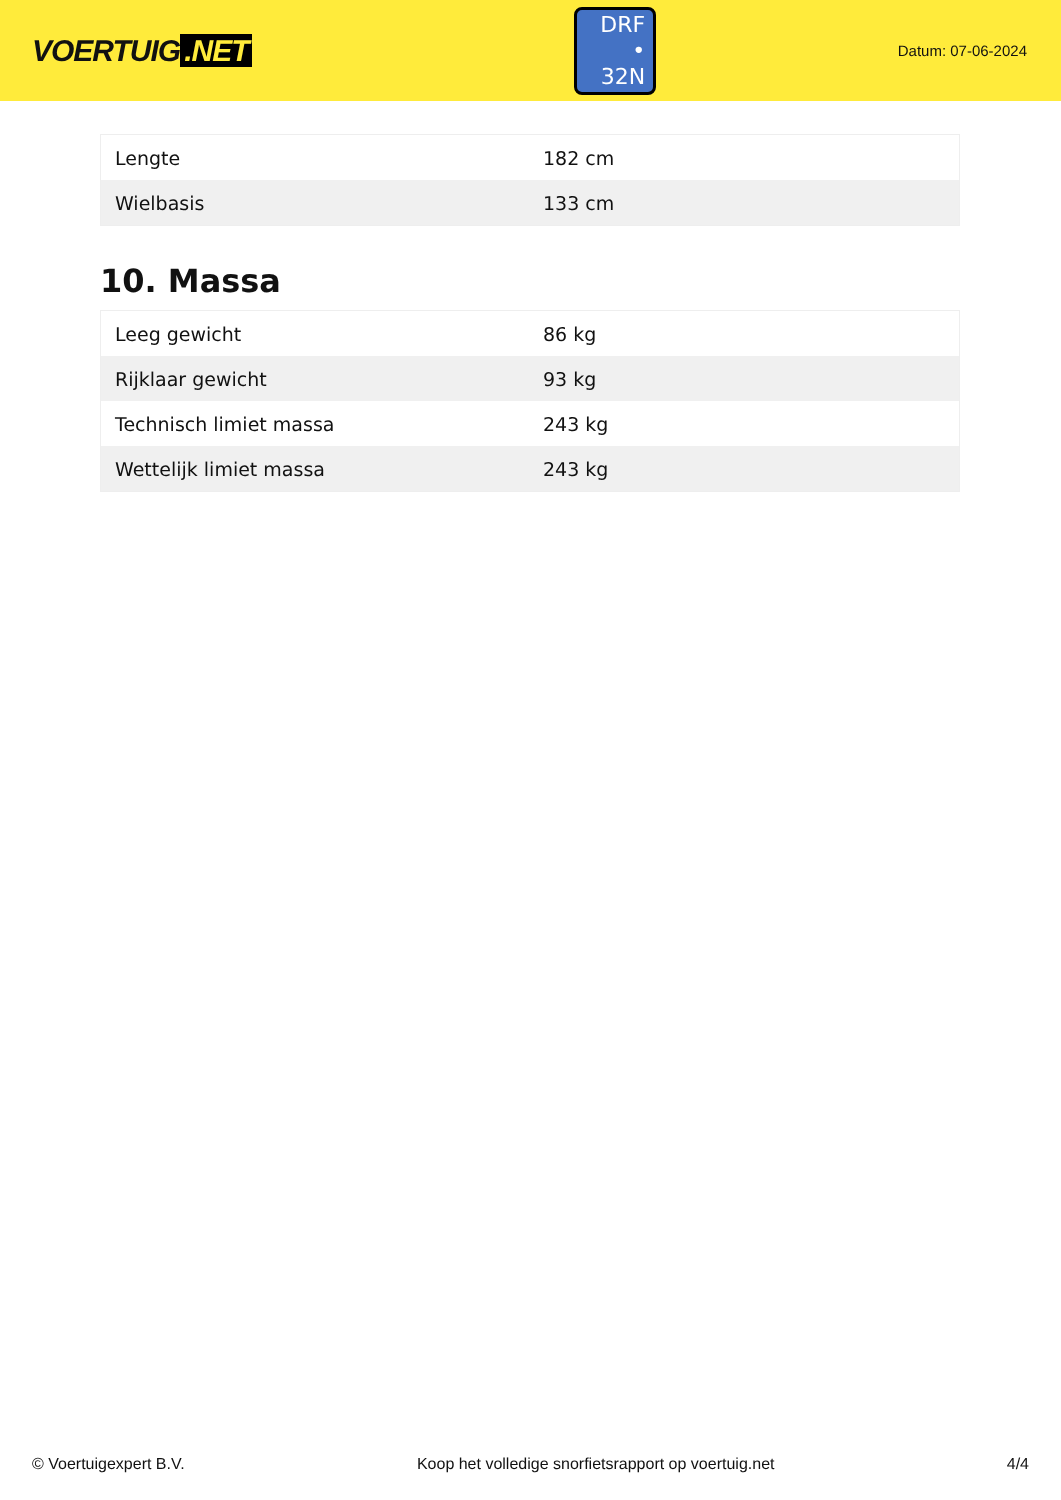VOERTUIG.NET
DRF
• 32N
Datum: 07-06-2024
| Lengte | 182 cm |
| Wielbasis | 133 cm |
10. Massa
| Leeg gewicht | 86 kg |
| Rijklaar gewicht | 93 kg |
| Technisch limiet massa | 243 kg |
| Wettelijk limiet massa | 243 kg |
© Voertuigexpert B.V. Koop het volledige snorfietsrapport op voertuig.net 4/4